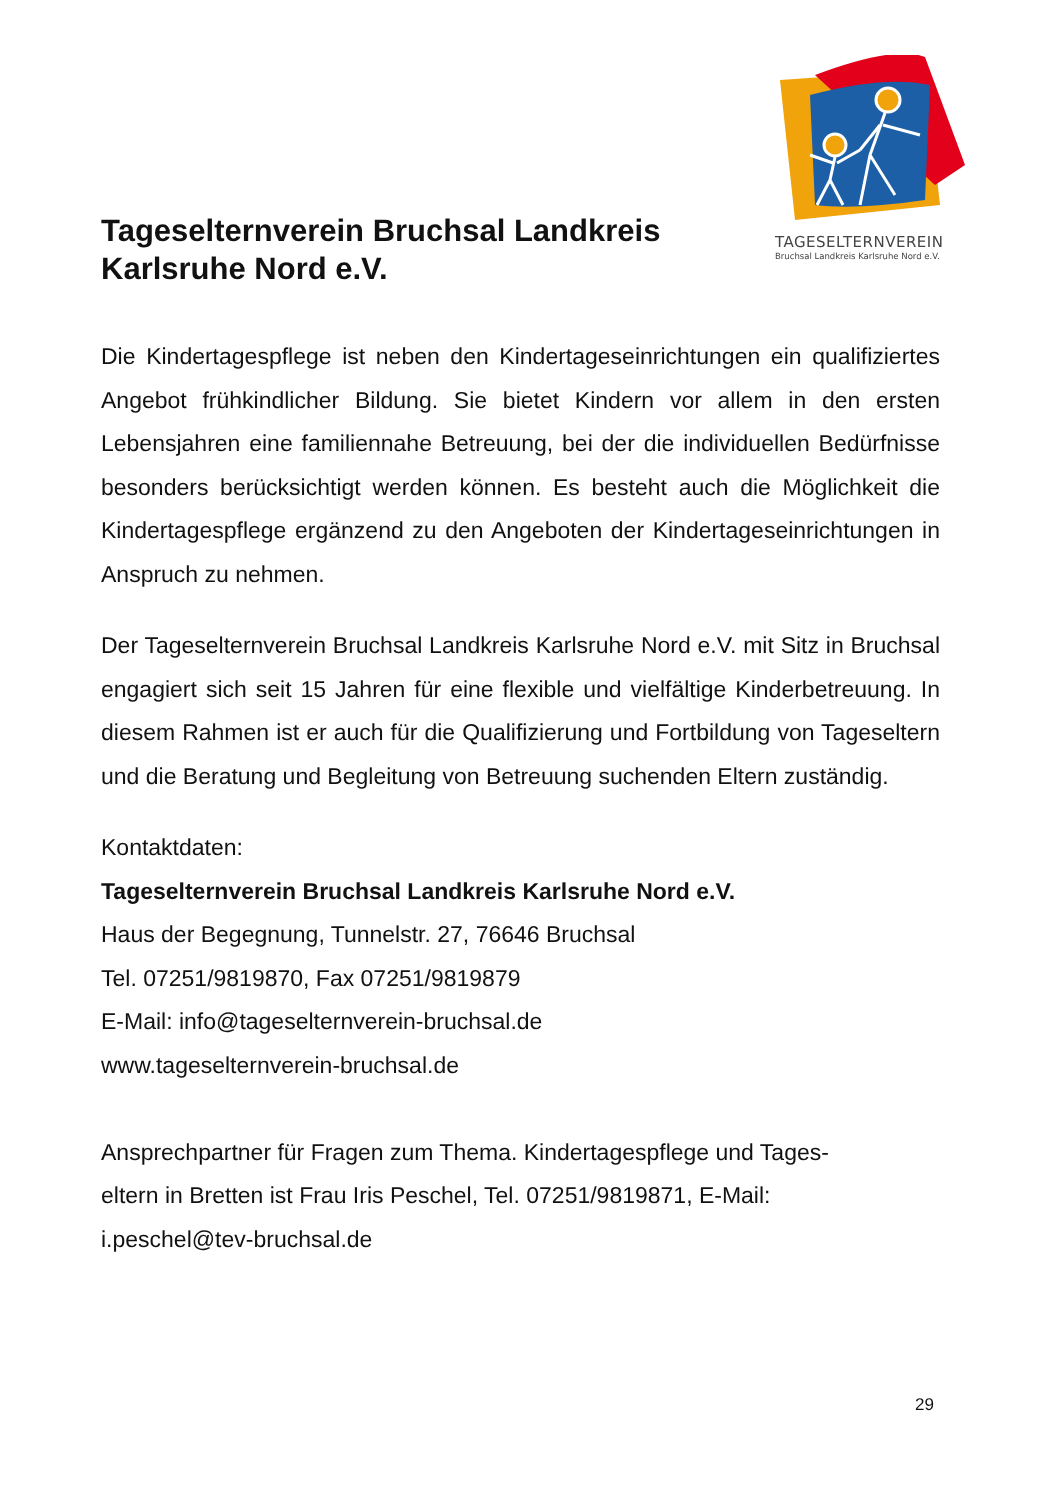TAGESELTERNVEREIN
Bruchsal Landkreis Karlsruhe Nord e.V.
Tageselternverein Bruchsal Landkreis Karlsruhe Nord e.V.
Die Kindertagespflege ist neben den Kindertageseinrichtungen ein qualifiziertes Angebot frühkindlicher Bildung. Sie bietet Kindern vor allem in den ersten Lebensjahren eine familiennahe Betreuung, bei der die individuellen Bedürfnisse besonders berücksichtigt werden können. Es besteht auch die Möglichkeit die Kindertagespflege ergänzend zu den Angeboten der Kindertageseinrichtungen in Anspruch zu nehmen.
Der Tageselternverein Bruchsal Landkreis Karlsruhe Nord e.V. mit Sitz in Bruchsal engagiert sich seit 15 Jahren für eine flexible und vielfältige Kinderbetreuung. In diesem Rahmen ist er auch für die Qualifizierung und Fortbildung von Tageseltern und die Beratung und Begleitung von Betreuung suchenden Eltern zuständig.
Kontaktdaten:
Tageselternverein Bruchsal Landkreis Karlsruhe Nord e.V.
Haus der Begegnung, Tunnelstr. 27, 76646 Bruchsal
Tel. 07251/9819870, Fax 07251/9819879
E-Mail: info@tageselternverein-bruchsal.de
www.tageselternverein-bruchsal.de
Ansprechpartner für Fragen zum Thema. Kindertagespflege und Tages-
eltern in Bretten ist Frau Iris Peschel, Tel. 07251/9819871, E-Mail:
i.peschel@tev-bruchsal.de
29